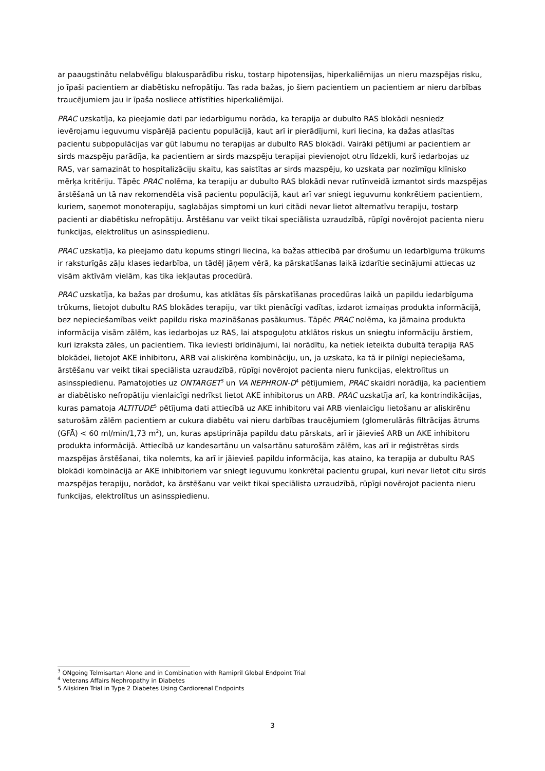ar paaugstinātu nelabvēlīgu blakusparādību risku, tostarp hipotensijas, hiperkaliēmijas un nieru mazspējas risku, jo īpaši pacientiem ar diabētisku nefropātiju. Tas rada bažas, jo šiem pacientiem un pacientiem ar nieru darbības traucējumiem jau ir īpaša nosliece attīstīties hiperkaliēmijai.
PRAC uzskatīja, ka pieejamie dati par iedarbīgumu norāda, ka terapija ar dubulto RAS blokādi nesniedz ievērojamu ieguvumu vispārējā pacientu populācijā, kaut arī ir pierādījumi, kuri liecina, ka dažas atlasītas pacientu subpopulācijas var gūt labumu no terapijas ar dubulto RAS blokādi. Vairāki pētījumi ar pacientiem ar sirds mazspēju parādīja, ka pacientiem ar sirds mazspēju terapijai pievienojot otru līdzekli, kurš iedarbojas uz RAS, var samazināt to hospitalizāciju skaitu, kas saistītas ar sirds mazspēju, ko uzskata par nozīmīgu klīnisko mērķa kritēriju. Tāpēc PRAC nolēma, ka terapiju ar dubulto RAS blokādi nevar rutīnveidā izmantot sirds mazspējas ārstēšanā un tā nav rekomendēta visā pacientu populācijā, kaut arī var sniegt ieguvumu konkrētiem pacientiem, kuriem, saņemot monoterapiju, saglabājas simptomi un kuri citādi nevar lietot alternatīvu terapiju, tostarp pacienti ar diabētisku nefropātiju. Ārstēšanu var veikt tikai speciālista uzraudzībā, rūpīgi novērojot pacienta nieru funkcijas, elektrolītus un asinsspiedienu.
PRAC uzskatīja, ka pieejamo datu kopums stingri liecina, ka bažas attiecībā par drošumu un iedarbīguma trūkums ir raksturīgās zāļu klases iedarbība, un tādēļ jāņem vērā, ka pārskatīšanas laikā izdarītie secinājumi attiecas uz visām aktīvām vielām, kas tika iekļautas procedūrā.
PRAC uzskatīja, ka bažas par drošumu, kas atklātas šīs pārskatīšanas procedūras laikā un papildu iedarbīguma trūkums, lietojot dubultu RAS blokādes terapiju, var tikt pienācīgi vadītas, izdarot izmaiņas produkta informācijā, bez nepieciešamības veikt papildu riska mazināšanas pasākumus. Tāpēc PRAC nolēma, ka jāmaina produkta informācija visām zālēm, kas iedarbojas uz RAS, lai atspoguļotu atklātos riskus un sniegtu informāciju ārstiem, kuri izraksta zāles, un pacientiem. Tika ieviesti brīdinājumi, lai norādītu, ka netiek ieteikta dubultā terapija RAS blokādei, lietojot AKE inhibitoru, ARB vai aliskirēna kombināciju, un, ja uzskata, ka tā ir pilnīgi nepieciešama, ārstēšanu var veikt tikai speciālista uzraudzībā, rūpīgi novērojot pacienta nieru funkcijas, elektrolītus un asinsspiedienu. Pamatojoties uz ONTARGET<sup>3</sup> un VA NEPHRON-D<sup>4</sup> pētījumiem, PRAC skaidri norādīja, ka pacientiem ar diabētisko nefropātiju vienlaicīgi nedrīkst lietot AKE inhibitorus un ARB. PRAC uzskatīja arī, ka kontrindikācijas, kuras pamatoja ALTITUDE<sup>5</sup> pētījuma dati attiecībā uz AKE inhibitoru vai ARB vienlaicīgu lietošanu ar aliskirēnu saturošām zālēm pacientiem ar cukura diabētu vai nieru darbības traucējumiem (glomerulārās filtrācijas ātrums (GFĀ) < 60 ml/min/1,73 m<sup>2</sup>), un, kuras apstiprināja papildu datu pārskats, arī ir jāievieš ARB un AKE inhibitoru produkta informācijā. Attiecībā uz kandesartānu un valsartānu saturošām zālēm, kas arī ir reģistrētas sirds mazspējas ārstēšanai, tika nolemts, ka arī ir jāievieš papildu informācija, kas ataino, ka terapija ar dubultu RAS blokādi kombinācijā ar AKE inhibitoriem var sniegt ieguvumu konkrētai pacientu grupai, kuri nevar lietot citu sirds mazspējas terapiju, norādot, ka ārstēšanu var veikt tikai speciālista uzraudzībā, rūpīgi novērojot pacienta nieru funkcijas, elektrolītus un asinsspiedienu.
<sup>3</sup> ONgoing Telmisartan Alone and in Combination with Ramipril Global Endpoint Trial
<sup>4</sup> Veterans Affairs Nephropathy in Diabetes
5 Aliskiren Trial in Type 2 Diabetes Using Cardiorenal Endpoints
3